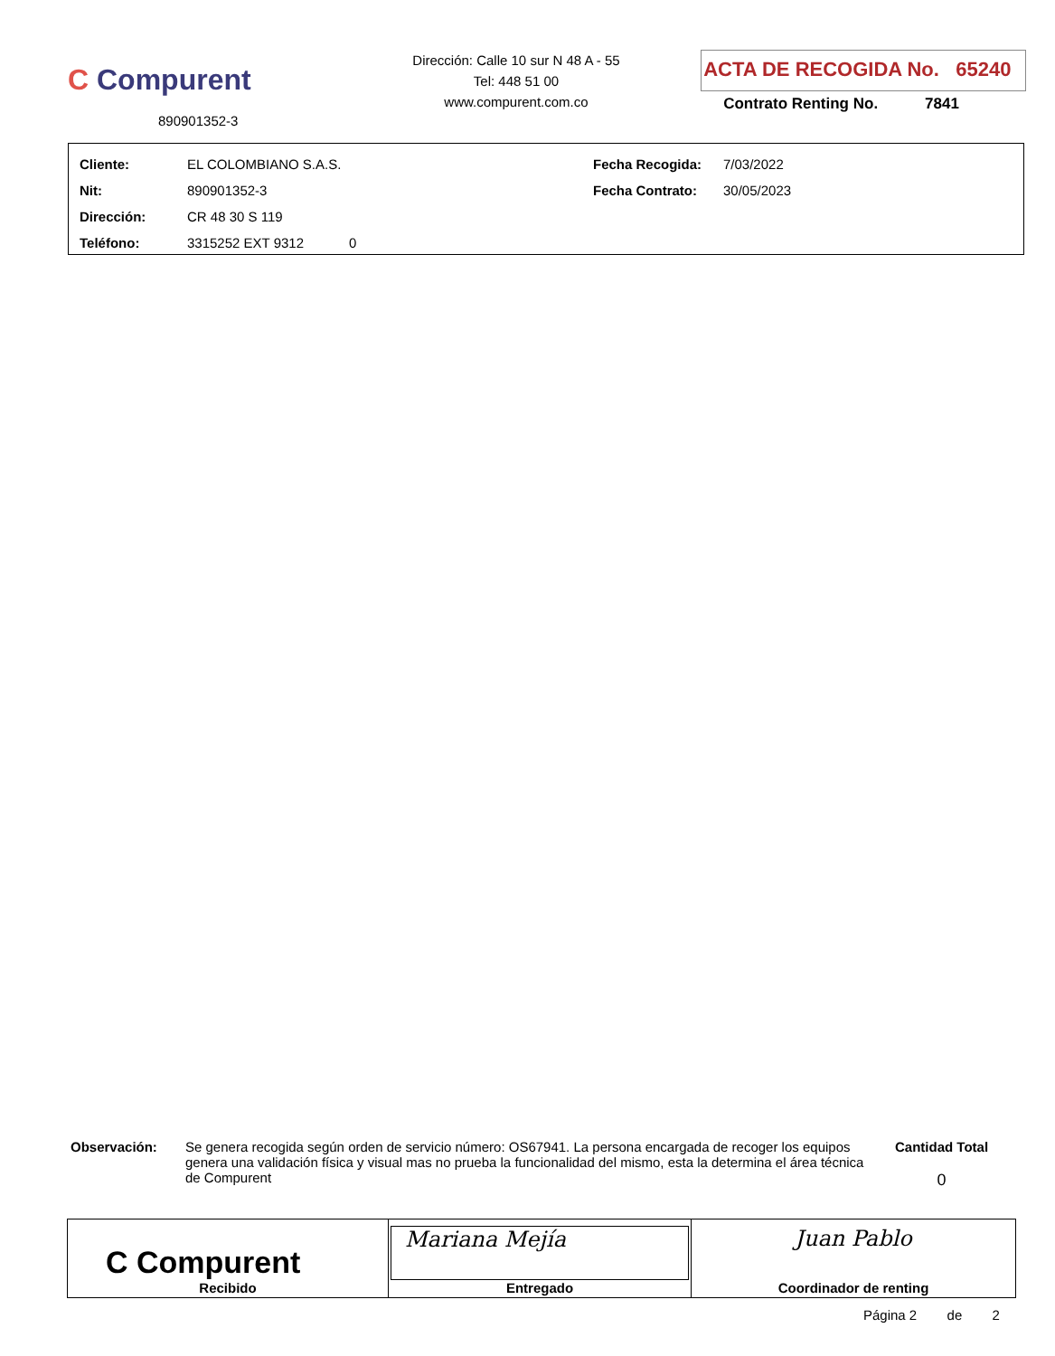C Compurent
890901352-3
Dirección: Calle 10 sur N 48 A - 55
Tel: 448 51 00
www.compurent.com.co
ACTA DE RECOGIDA No. 65240
Contrato Renting No. 7841
| Cliente: | EL COLOMBIANO S.A.S. | Fecha Recogida: | 7/03/2022 |
| Nit: | 890901352-3 | Fecha Contrato: | 30/05/2023 |
| Dirección: | CR 48 30 S 119 | | |
| Teléfono: | 3315252 EXT 9312 0 | | |
Observación: Se genera recogida según orden de servicio número: OS67941. La persona encargada de recoger los equipos genera una validación física y visual mas no prueba la funcionalidad del mismo, esta la determina el área técnica de Compurent
Cantidad Total
0
| C Compurent Recibido | Mariana Mejía Entregado | Juan Pablo Coordinador de renting |
Página 2 de 2